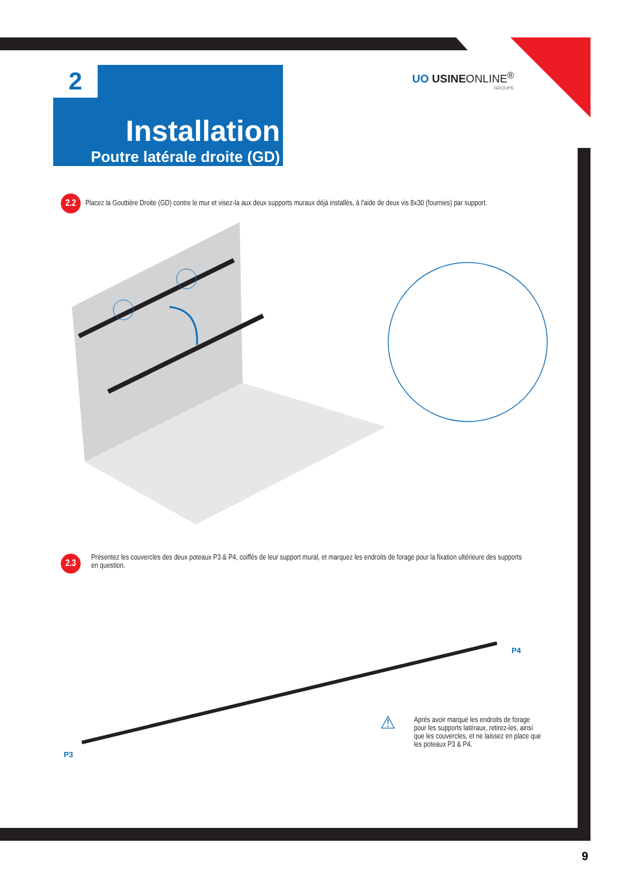2
Installation
Poutre latérale droite (GD)
UO USINEONLINE<sup>®</sup>
GROUPE
2.2 Placez la Gouttière Droite (GD) contre le mur et visez-la aux deux supports muraux déjà installés, à l'aide de deux vis 8x30 (fournies) par support.
2.3
Présentez les couvercles des deux poteaux P3 & P4, coiffés de leur support mural, et marquez les endroits de forage pour la fixation ultérieure des supports en question.
P4
P3
⚠
Après avoir marqué les endroits de forage pour les supports latéraux, retirez-les, ainsi que les couvercles, et ne laissez en place que les poteaux P3 & P4.
9